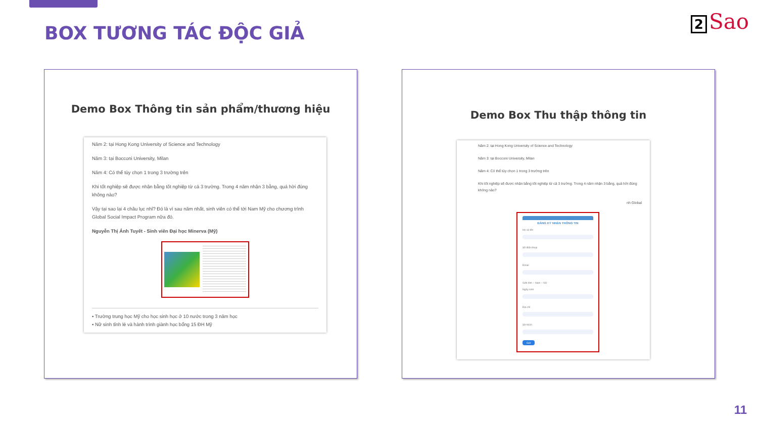BOX TƯƠNG TÁC ĐỘC GIẢ 2 Sao
Demo Box Thông tin sản phẩm/thương hiệu
Năm 2: tại Hong Kong University of Science and Technology
Năm 3: tại Bocconi University, Milan
Năm 4: Có thể tùy chọn 1 trong 3 trường trên
Khi tốt nghiệp sẽ được nhận bằng tốt nghiệp từ cả 3 trường. Trong 4 năm nhận 3 bằng, quá hời đúng không nào?
Vậy tại sao lại 4 châu lục nhỉ? Đó là vì sau năm nhất, sinh viên có thể tới Nam Mỹ cho chương trình Global Social Impact Program nữa đó.
Nguyễn Thị Ánh Tuyết - Sinh viên Đại học Minerva (Mỹ)
▪ Trường trung học Mỹ cho học sinh học ở 10 nước trong 3 năm học
▪ Nữ sinh tỉnh lẻ và hành trình giành học bổng 15 ĐH Mỹ
Demo Box Thu thập thông tin
Năm 2: tại Hong Kong University of Science and Technology
Năm 3: tại Bocconi University, Milan
Năm 4: Có thể tùy chọn 1 trong 3 trường trên
Khi tốt nghiệp sẽ được nhận bằng tốt nghiệp từ cả 3 trường. Trong 4 năm nhận 3 bằng, quá hời đúng không nào?
nh Global
ĐĂNG KÝ NHẬN THÔNG TIN
Họ và tên
Số điện thoại
Email
Giới tính ○ Nam ○ Nữ
Ngày sinh
Địa chỉ
Sở thích
Gửi
11